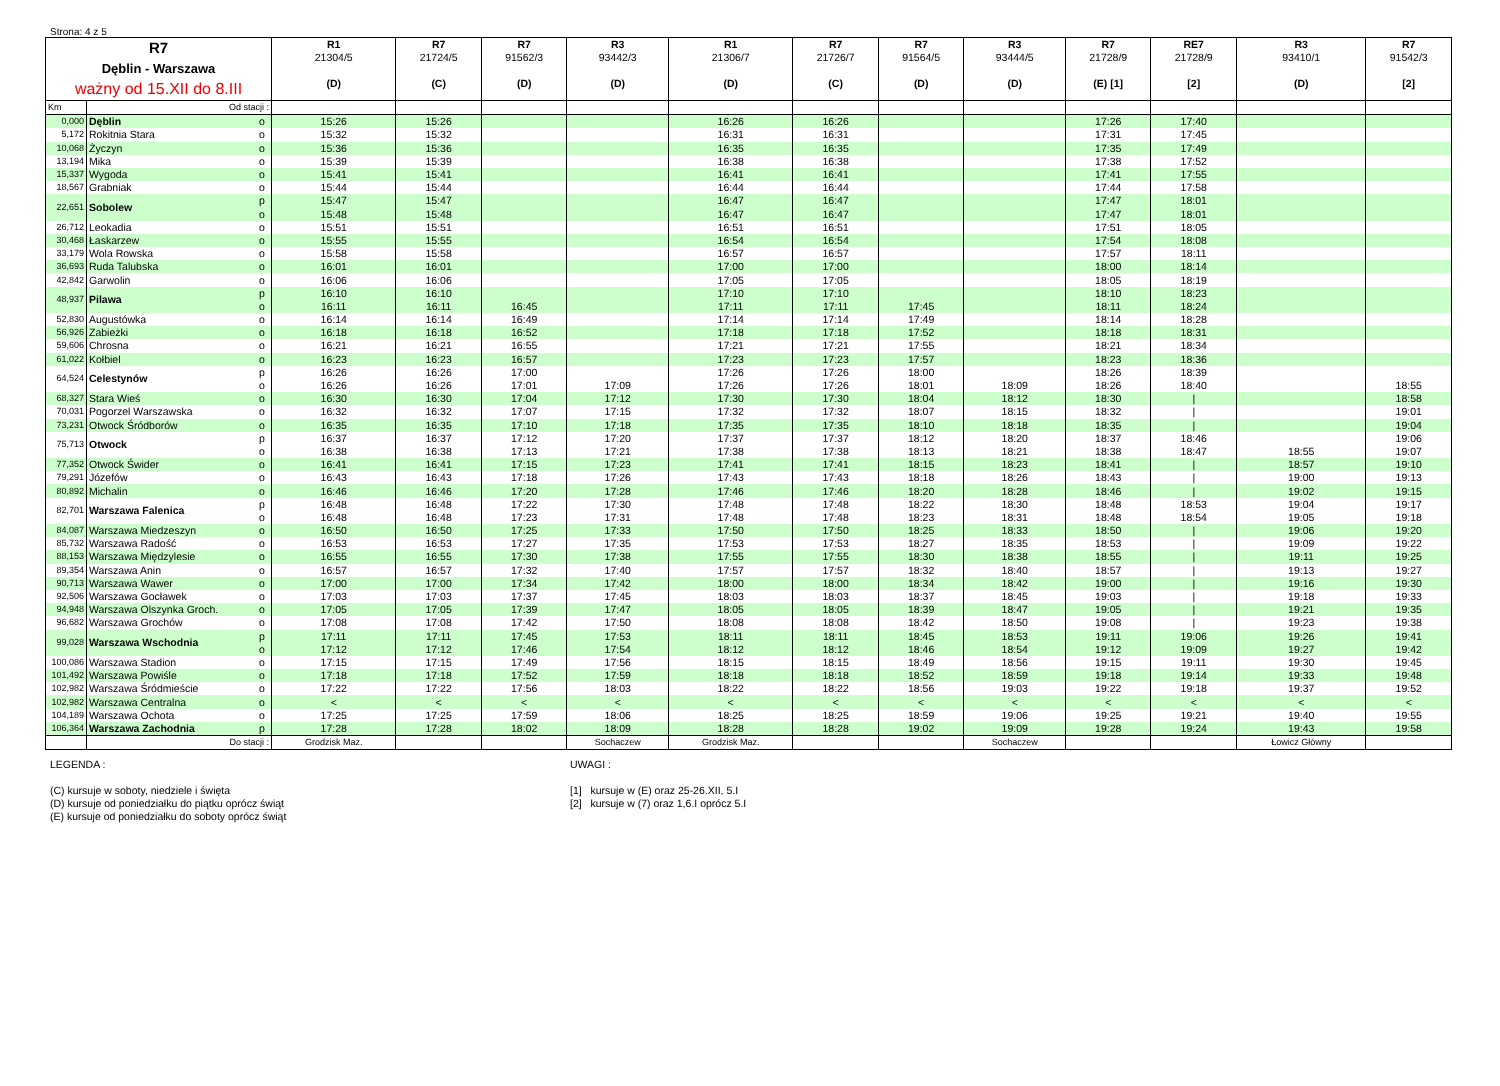Strona: 4 z 5
| R7 Dęblin - Warszawa ważny od 15.XII do 8.III | | | R1 21304/5 (D) | R7 21724/5 (C) | R7 91562/3 (D) | R3 93442/3 (D) | R1 21306/7 (D) | R7 21726/7 (C) | R7 91564/5 (D) | R3 93444/5 (D) | R7 21728/9 (E) [1] | RE7 21728/9 [2] | R3 93410/1 (D) | R7 91542/3 [2] |
| --- | --- | --- | --- | --- | --- | --- | --- | --- | --- | --- | --- | --- | --- | --- |
| Km | Od stacji : | | | | | | | | | | | | | |
| 0,000 | Dęblin | o | 15:26 | 15:26 | | | 16:26 | 16:26 | | | 17:26 | 17:40 | | |
| 5,172 | Rokitnia Stara | o | 15:32 | 15:32 | | | 16:31 | 16:31 | | | 17:31 | 17:45 | | |
| 10,068 | Życzyn | o | 15:36 | 15:36 | | | 16:35 | 16:35 | | | 17:35 | 17:49 | | |
| 13,194 | Mika | o | 15:39 | 15:39 | | | 16:38 | 16:38 | | | 17:38 | 17:52 | | |
| 15,337 | Wygoda | o | 15:41 | 15:41 | | | 16:41 | 16:41 | | | 17:41 | 17:55 | | |
| 18,567 | Grabniak | o | 15:44 | 15:44 | | | 16:44 | 16:44 | | | 17:44 | 17:58 | | |
| 22,651 | Sobolew | p | 15:47 | 15:47 | | | 16:47 | 16:47 | | | 17:47 | 18:01 | | |
| | | o | 15:48 | 15:48 | | | 16:47 | 16:47 | | | 17:47 | 18:01 | | |
| 26,712 | Leokadia | o | 15:51 | 15:51 | | | 16:51 | 16:51 | | | 17:51 | 18:05 | | |
| 30,468 | Łaskarzew | o | 15:55 | 15:55 | | | 16:54 | 16:54 | | | 17:54 | 18:08 | | |
| 33,179 | Wola Rowska | o | 15:58 | 15:58 | | | 16:57 | 16:57 | | | 17:57 | 18:11 | | |
| 36,693 | Ruda Talubska | o | 16:01 | 16:01 | | | 17:00 | 17:00 | | | 18:00 | 18:14 | | |
| 42,842 | Garwolin | o | 16:06 | 16:06 | | | 17:05 | 17:05 | | | 18:05 | 18:19 | | |
| 48,937 | Pilawa | p | 16:10 | 16:10 | | | 17:10 | 17:10 | | | 18:10 | 18:23 | | |
| | | o | 16:11 | 16:11 | 16:45 | | 17:11 | 17:11 | 17:45 | | 18:11 | 18:24 | | |
| 52,830 | Augustówka | o | 16:14 | 16:14 | 16:49 | | 17:14 | 17:14 | 17:49 | | 18:14 | 18:28 | | |
| 56,926 | Zabieżki | o | 16:18 | 16:18 | 16:52 | | 17:18 | 17:18 | 17:52 | | 18:18 | 18:31 | | |
| 59,606 | Chrosna | o | 16:21 | 16:21 | 16:55 | | 17:21 | 17:21 | 17:55 | | 18:21 | 18:34 | | |
| 61,022 | Kołbiel | o | 16:23 | 16:23 | 16:57 | | 17:23 | 17:23 | 17:57 | | 18:23 | 18:36 | | |
| 64,524 | Celestynów | p | 16:26 | 16:26 | 17:00 | | 17:26 | 17:26 | 18:00 | | 18:26 | 18:39 | | |
| | | o | 16:26 | 16:26 | 17:01 | 17:09 | 17:26 | 17:26 | 18:01 | 18:09 | 18:26 | 18:40 | | 18:55 |
| 68,327 | Stara Wieś | o | 16:30 | 16:30 | 17:04 | 17:12 | 17:30 | 17:30 | 18:04 | 18:12 | 18:30 | / | | 18:58 |
| 70,031 | Pogorzel Warszawska | o | 16:32 | 16:32 | 17:07 | 17:15 | 17:32 | 17:32 | 18:07 | 18:15 | 18:32 | / | | 19:01 |
| 73,231 | Otwock Śródborów | o | 16:35 | 16:35 | 17:10 | 17:18 | 17:35 | 17:35 | 18:10 | 18:18 | 18:35 | / | | 19:04 |
| 75,713 | Otwock | p | 16:37 | 16:37 | 17:12 | 17:20 | 17:37 | 17:37 | 18:12 | 18:20 | 18:37 | 18:46 | | 19:06 |
| | | o | 16:38 | 16:38 | 17:13 | 17:21 | 17:38 | 17:38 | 18:13 | 18:21 | 18:38 | 18:47 | 18:55 | 19:07 |
| 77,352 | Otwock Świder | o | 16:41 | 16:41 | 17:15 | 17:23 | 17:41 | 17:41 | 18:15 | 18:23 | 18:41 | / | 18:57 | 19:10 |
| 79,291 | Józefów | o | 16:43 | 16:43 | 17:18 | 17:26 | 17:43 | 17:43 | 18:18 | 18:26 | 18:43 | / | 19:00 | 19:13 |
| 80,892 | Michalin | o | 16:46 | 16:46 | 17:20 | 17:28 | 17:46 | 17:46 | 18:20 | 18:28 | 18:46 | / | 19:02 | 19:15 |
| 82,701 | Warszawa Falenica | p | 16:48 | 16:48 | 17:22 | 17:30 | 17:48 | 17:48 | 18:22 | 18:30 | 18:48 | 18:53 | 19:04 | 19:17 |
| | | o | 16:48 | 16:48 | 17:23 | 17:31 | 17:48 | 17:48 | 18:23 | 18:31 | 18:48 | 18:54 | 19:05 | 19:18 |
| 84,087 | Warszawa Miedzeszyn | o | 16:50 | 16:50 | 17:25 | 17:33 | 17:50 | 17:50 | 18:25 | 18:33 | 18:50 | / | 19:06 | 19:20 |
| 85,732 | Warszawa Radość | o | 16:53 | 16:53 | 17:27 | 17:35 | 17:53 | 17:53 | 18:27 | 18:35 | 18:53 | / | 19:09 | 19:22 |
| 88,153 | Warszawa Międzylesie | o | 16:55 | 16:55 | 17:30 | 17:38 | 17:55 | 17:55 | 18:30 | 18:38 | 18:55 | / | 19:11 | 19:25 |
| 89,354 | Warszawa Anin | o | 16:57 | 16:57 | 17:32 | 17:40 | 17:57 | 17:57 | 18:32 | 18:40 | 18:57 | / | 19:13 | 19:27 |
| 90,713 | Warszawa Wawer | o | 17:00 | 17:00 | 17:34 | 17:42 | 18:00 | 18:00 | 18:34 | 18:42 | 19:00 | / | 19:16 | 19:30 |
| 92,506 | Warszawa Gocławek | o | 17:03 | 17:03 | 17:37 | 17:45 | 18:03 | 18:03 | 18:37 | 18:45 | 19:03 | / | 19:18 | 19:33 |
| 94,948 | Warszawa Olszynka Groch. | o | 17:05 | 17:05 | 17:39 | 17:47 | 18:05 | 18:05 | 18:39 | 18:47 | 19:05 | / | 19:21 | 19:35 |
| 96,682 | Warszawa Grochów | o | 17:08 | 17:08 | 17:42 | 17:50 | 18:08 | 18:08 | 18:42 | 18:50 | 19:08 | / | 19:23 | 19:38 |
| 99,028 | Warszawa Wschodnia | p | 17:11 | 17:11 | 17:45 | 17:53 | 18:11 | 18:11 | 18:45 | 18:53 | 19:11 | 19:06 | 19:26 | 19:41 |
| | | o | 17:12 | 17:12 | 17:46 | 17:54 | 18:12 | 18:12 | 18:46 | 18:54 | 19:12 | 19:09 | 19:27 | 19:42 |
| 100,086 | Warszawa Stadion | o | 17:15 | 17:15 | 17:49 | 17:56 | 18:15 | 18:15 | 18:49 | 18:56 | 19:15 | 19:11 | 19:30 | 19:45 |
| 101,492 | Warszawa Powiśle | o | 17:18 | 17:18 | 17:52 | 17:59 | 18:18 | 18:18 | 18:52 | 18:59 | 19:18 | 19:14 | 19:33 | 19:48 |
| 102,982 | Warszawa Śródmieście | o | 17:22 | 17:22 | 17:56 | 18:03 | 18:22 | 18:22 | 18:56 | 19:03 | 19:22 | 19:18 | 19:37 | 19:52 |
| 102,982 | Warszawa Centralna | o | < | < | < | < | < | < | < | < | < | < | < | < |
| 104,189 | Warszawa Ochota | o | 17:25 | 17:25 | 17:59 | 18:06 | 18:25 | 18:25 | 18:59 | 19:06 | 19:25 | 19:21 | 19:40 | 19:55 |
| 106,364 | Warszawa Zachodnia | p | 17:28 | 17:28 | 18:02 | 18:09 | 18:28 | 18:28 | 19:02 | 19:09 | 19:28 | 19:24 | 19:43 | 19:58 |
| | Do stacji : | | Grodzisk Maz. | | | Sochaczew | Grodzisk Maz. | | | Sochaczew | | | Łowicz Główny | |
LEGENDA :
(C) kursuje w soboty, niedziele i święta
(D) kursuje od poniedziałku do piątku oprócz świąt
(E) kursuje od poniedziałku do soboty oprócz świąt
UWAGI :
[1] kursuje w (E) oraz 25-26.XII, 5.I
[2] kursuje w (7) oraz 1,6.I oprócz 5.I